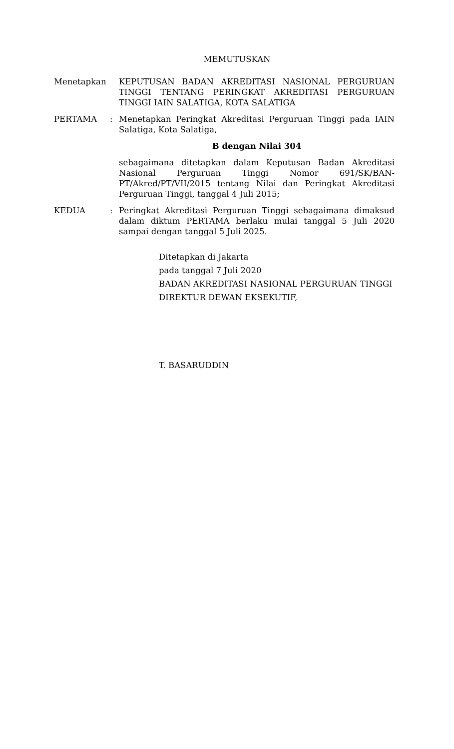MEMUTUSKAN
Menetapkan KEPUTUSAN BADAN AKREDITASI NASIONAL PERGURUAN TINGGI TENTANG PERINGKAT AKREDITASI PERGURUAN TINGGI IAIN SALATIGA, KOTA SALATIGA
PERTAMA : Menetapkan Peringkat Akreditasi Perguruan Tinggi pada IAIN Salatiga, Kota Salatiga,
B dengan Nilai 304
sebagaimana ditetapkan dalam Keputusan Badan Akreditasi Nasional Perguruan Tinggi Nomor 691/SK/BAN-PT/Akred/PT/VII/2015 tentang Nilai dan Peringkat Akreditasi Perguruan Tinggi, tanggal 4 Juli 2015;
KEDUA : Peringkat Akreditasi Perguruan Tinggi sebagaimana dimaksud dalam diktum PERTAMA berlaku mulai tanggal 5 Juli 2020 sampai dengan tanggal 5 Juli 2025.
Ditetapkan di Jakarta
pada tanggal 7 Juli 2020
BADAN AKREDITASI NASIONAL PERGURUAN TINGGI
DIREKTUR DEWAN EKSEKUTIF,
T. BASARUDDIN